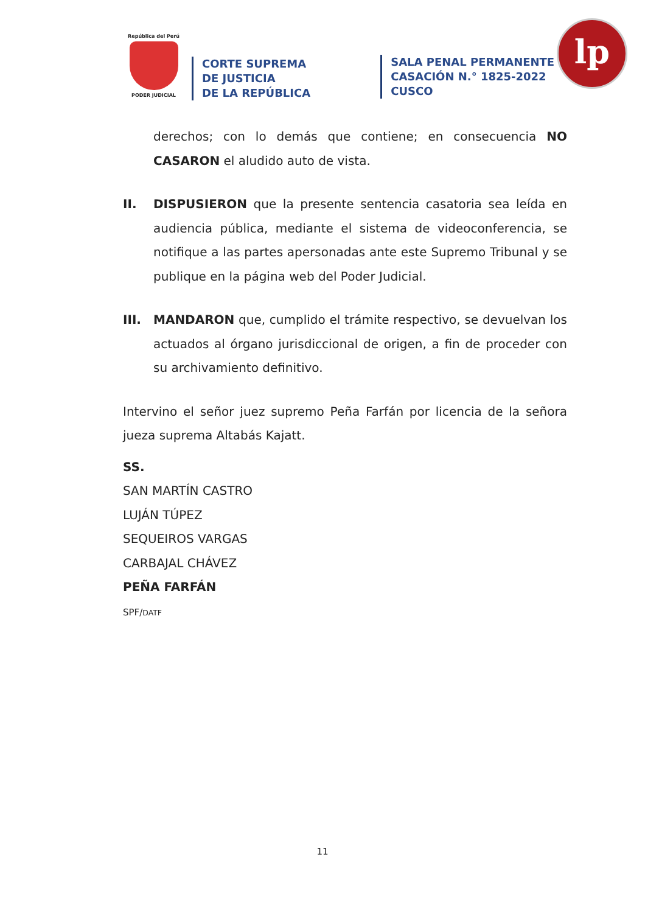República del Perú
PODER JUDICIAL
CORTE SUPREMA
DE JUSTICIA
DE LA REPÚBLICA
SALA PENAL PERMANENTE
CASACIÓN N.° 1825-2022
CUSCO
lp
derechos; con lo demás que contiene; en consecuencia NO CASARON el aludido auto de vista.
II. DISPUSIERON que la presente sentencia casatoria sea leída en audiencia pública, mediante el sistema de videoconferencia, se notifique a las partes apersonadas ante este Supremo Tribunal y se publique en la página web del Poder Judicial.
III. MANDARON que, cumplido el trámite respectivo, se devuelvan los actuados al órgano jurisdiccional de origen, a fin de proceder con su archivamiento definitivo.
Intervino el señor juez supremo Peña Farfán por licencia de la señora jueza suprema Altabás Kajatt.
SS.
SAN MARTÍN CASTRO
LUJÁN TÚPEZ
SEQUEIROS VARGAS
CARBAJAL CHÁVEZ
PEÑA FARFÁN
SPF/DATF
11